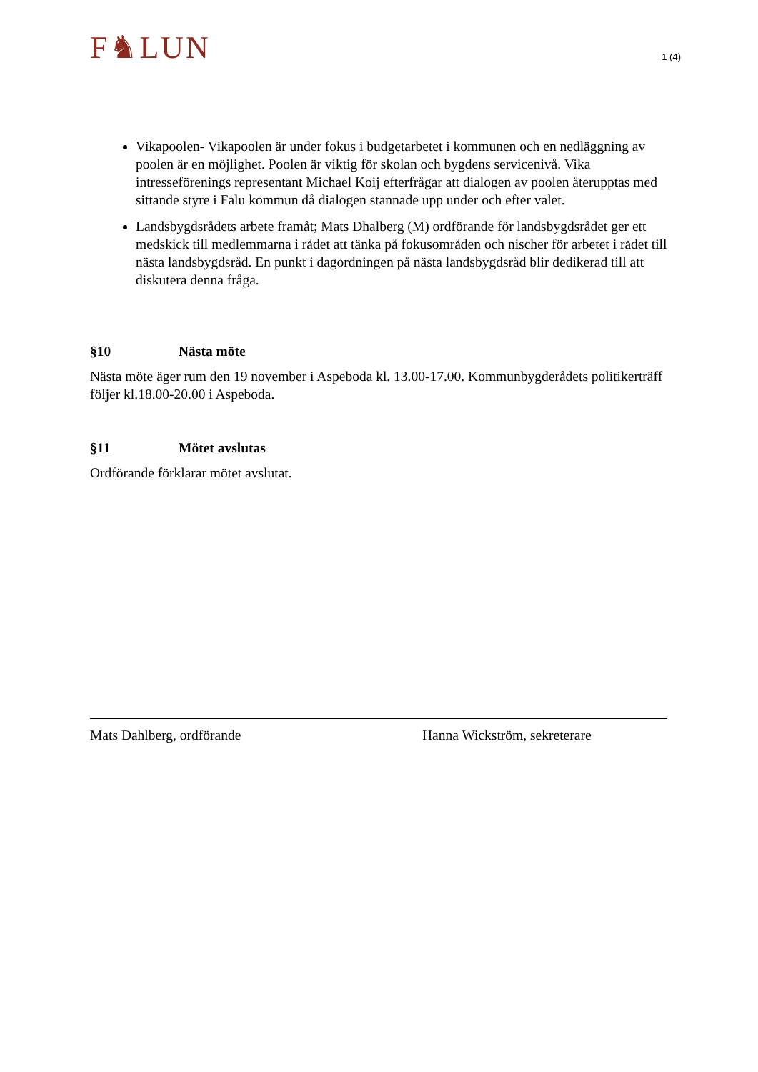F♞LUN
1 (4)
Vikapoolen- Vikapoolen är under fokus i budgetarbetet i kommunen och en nedläggning av poolen är en möjlighet. Poolen är viktig för skolan och bygdens servicenivå. Vika intresseförenings representant Michael Koij efterfrågar att dialogen av poolen återupptas med sittande styre i Falu kommun då dialogen stannade upp under och efter valet.
Landsbygdsrådets arbete framåt; Mats Dhalberg (M) ordförande för landsbygdsrådet ger ett medskick till medlemmarna i rådet att tänka på fokusområden och nischer för arbetet i rådet till nästa landsbygdsråd. En punkt i dagordningen på nästa landsbygdsråd blir dedikerad till att diskutera denna fråga.
§10 Nästa möte
Nästa möte äger rum den 19 november i Aspeboda kl. 13.00-17.00. Kommunbygderådets politikerträff följer kl.18.00-20.00 i Aspeboda.
§11 Mötet avslutas
Ordförande förklarar mötet avslutat.
Mats Dahlberg, ordförande Hanna Wickström, sekreterare